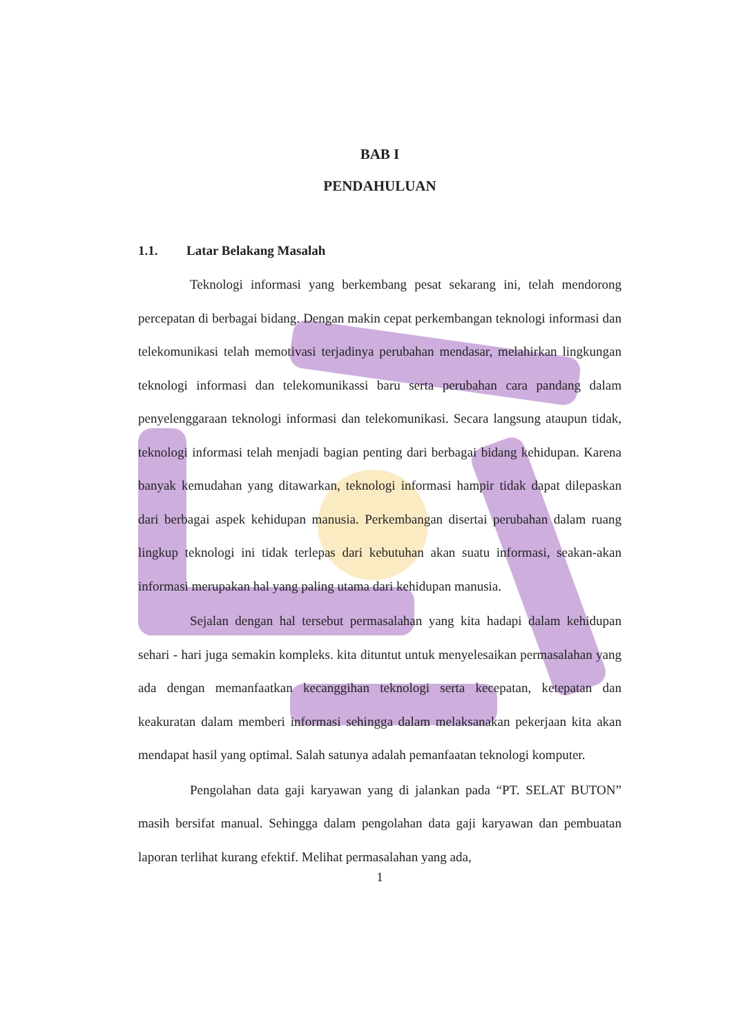BAB I
PENDAHULUAN
1.1. Latar Belakang Masalah
Teknologi informasi yang berkembang pesat sekarang ini, telah mendorong percepatan di berbagai bidang. Dengan makin cepat perkembangan teknologi informasi dan telekomunikasi telah memotivasi terjadinya perubahan mendasar, melahirkan lingkungan teknologi informasi dan telekomunikassi baru serta perubahan cara pandang dalam penyelenggaraan teknologi informasi dan telekomunikasi. Secara langsung ataupun tidak, teknologi informasi telah menjadi bagian penting dari berbagai bidang kehidupan. Karena banyak kemudahan yang ditawarkan, teknologi informasi hampir tidak dapat dilepaskan dari berbagai aspek kehidupan manusia. Perkembangan disertai perubahan dalam ruang lingkup teknologi ini tidak terlepas dari kebutuhan akan suatu informasi, seakan-akan informasi merupakan hal yang paling utama dari kehidupan manusia.
Sejalan dengan hal tersebut permasalahan yang kita hadapi dalam kehidupan sehari - hari juga semakin kompleks. kita dituntut untuk menyelesaikan permasalahan yang ada dengan memanfaatkan kecanggihan teknologi serta kecepatan, ketepatan dan keakuratan dalam memberi informasi sehingga dalam melaksanakan pekerjaan kita akan mendapat hasil yang optimal. Salah satunya adalah pemanfaatan teknologi komputer.
Pengolahan data gaji karyawan yang di jalankan pada “PT. SELAT BUTON” masih bersifat manual. Sehingga dalam pengolahan data gaji karyawan dan pembuatan laporan terlihat kurang efektif. Melihat permasalahan yang ada,
1